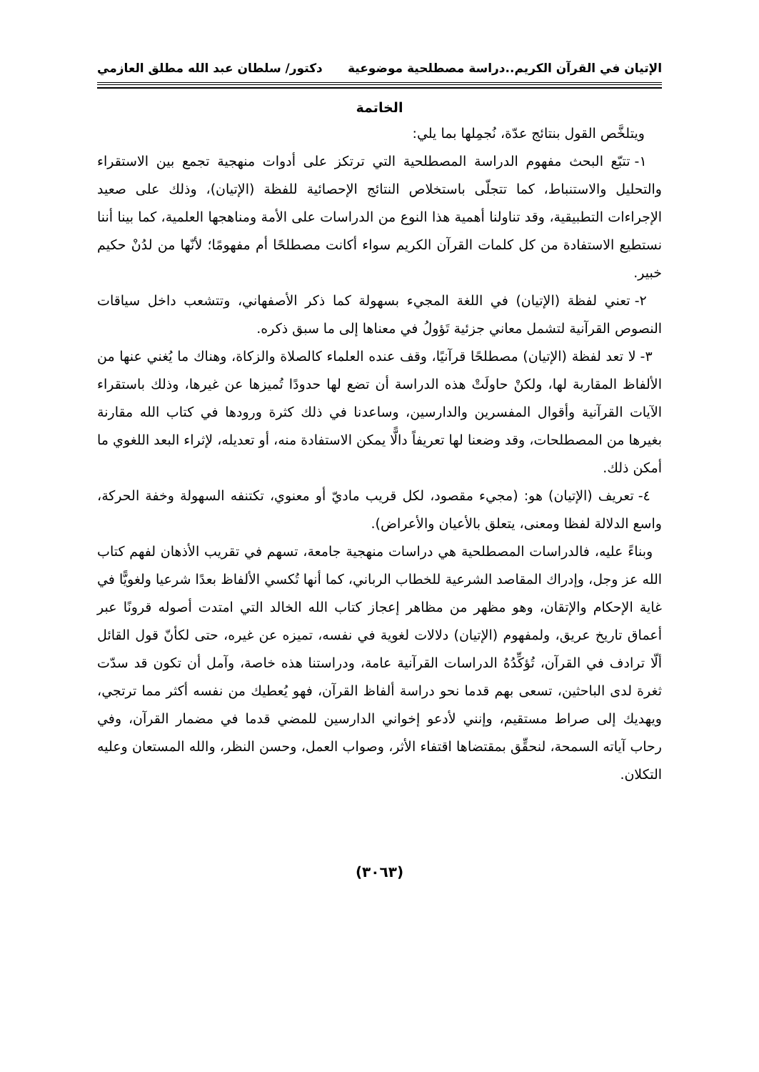الإتيان في القرآن الكريم..دراسة مصطلحية موضوعية دكتور/ سلطان عبد الله مطلق العازمي
الخاتمة
ويتلخَّص القول بنتائج عدّة، نُجمِلها بما يلي:
١- تتبّع البحث مفهوم الدراسة المصطلحية التي ترتكز على أدوات منهجية تجمع بين الاستقراء والتحليل والاستنباط، كما تتجلّى باستخلاص النتائج الإحصائية للفظة (الإتيان)، وذلك على صعيد الإجراءات التطبيقية، وقد تناولنا أهمية هذا النوع من الدراسات على الأمة ومناهجها العلمية، كما بينا أننا نستطيع الاستفادة من كل كلمات القرآن الكريم سواء أكانت مصطلحًا أم مفهومًا؛ لأنّها من لدُنْ حكيم خبير.
٢- تعني لفظة (الإتيان) في اللغة المجيء بسهولة كما ذكر الأصفهاني، وتتشعب داخل سياقات النصوص القرآنية لتشمل معاني جزئية تَؤولُ في معناها إلى ما سبق ذكره.
٣- لا تعد لفظة (الإتيان) مصطلحًا قرآنيًا، وقف عنده العلماء كالصلاة والزكاة، وهناك ما يُغني عنها من الألفاظ المقاربة لها، ولكنْ حاولَتْ هذه الدراسة أن تضع لها حدودًا تُميزها عن غيرها، وذلك باستقراء الآيات القرآنية وأقوال المفسرين والدارسين، وساعدنا في ذلك كثرة ورودها في كتاب الله مقارنة بغيرها من المصطلحات، وقد وضعنا لها تعريفاً دالًّا يمكن الاستفادة منه، أو تعديله، لإثراء البعد اللغوي ما أمكن ذلك.
٤- تعريف (الإتيان) هو: (مجيء مقصود، لكل قريب ماديّ أو معنوي، تكتنفه السهولة وخفة الحركة، واسع الدلالة لفظا ومعنى، يتعلق بالأعيان والأعراض).
وبناءً عليه، فالدراسات المصطلحية هي دراسات منهجية جامعة، تسهم في تقريب الأذهان لفهم كتاب الله عز وجل، وإدراك المقاصد الشرعية للخطاب الرباني، كما أنها تُكسي الألفاظ بعدًا شرعيا ولغويًّا في غاية الإحكام والإتقان، وهو مظهر من مظاهر إعجاز كتاب الله الخالد التي امتدت أصوله قرونًا عبر أعماق تاريخ عريق، ولمفهوم (الإتيان) دلالات لغوية في نفسه، تميزه عن غيره، حتى لكأنّ قول القائل ألّا ترادف في القرآن، تُؤكِّدُهُ الدراسات القرآنية عامة، ودراستنا هذه خاصة، وآمل أن تكون قد سدّت ثغرة لدى الباحثين، تسعى بهم قدما نحو دراسة ألفاظ القرآن، فهو يُعطيك من نفسه أكثر مما ترتجي، ويهديك إلى صراط مستقيم، وإنني لأدعو إخواني الدارسين للمضي قدما في مضمار القرآن، وفي رحاب آياته السمحة، لنحقِّق بمقتضاها اقتفاء الأثر، وصواب العمل، وحسن النظر، والله المستعان وعليه التكلان.
(٣٠٦٣)